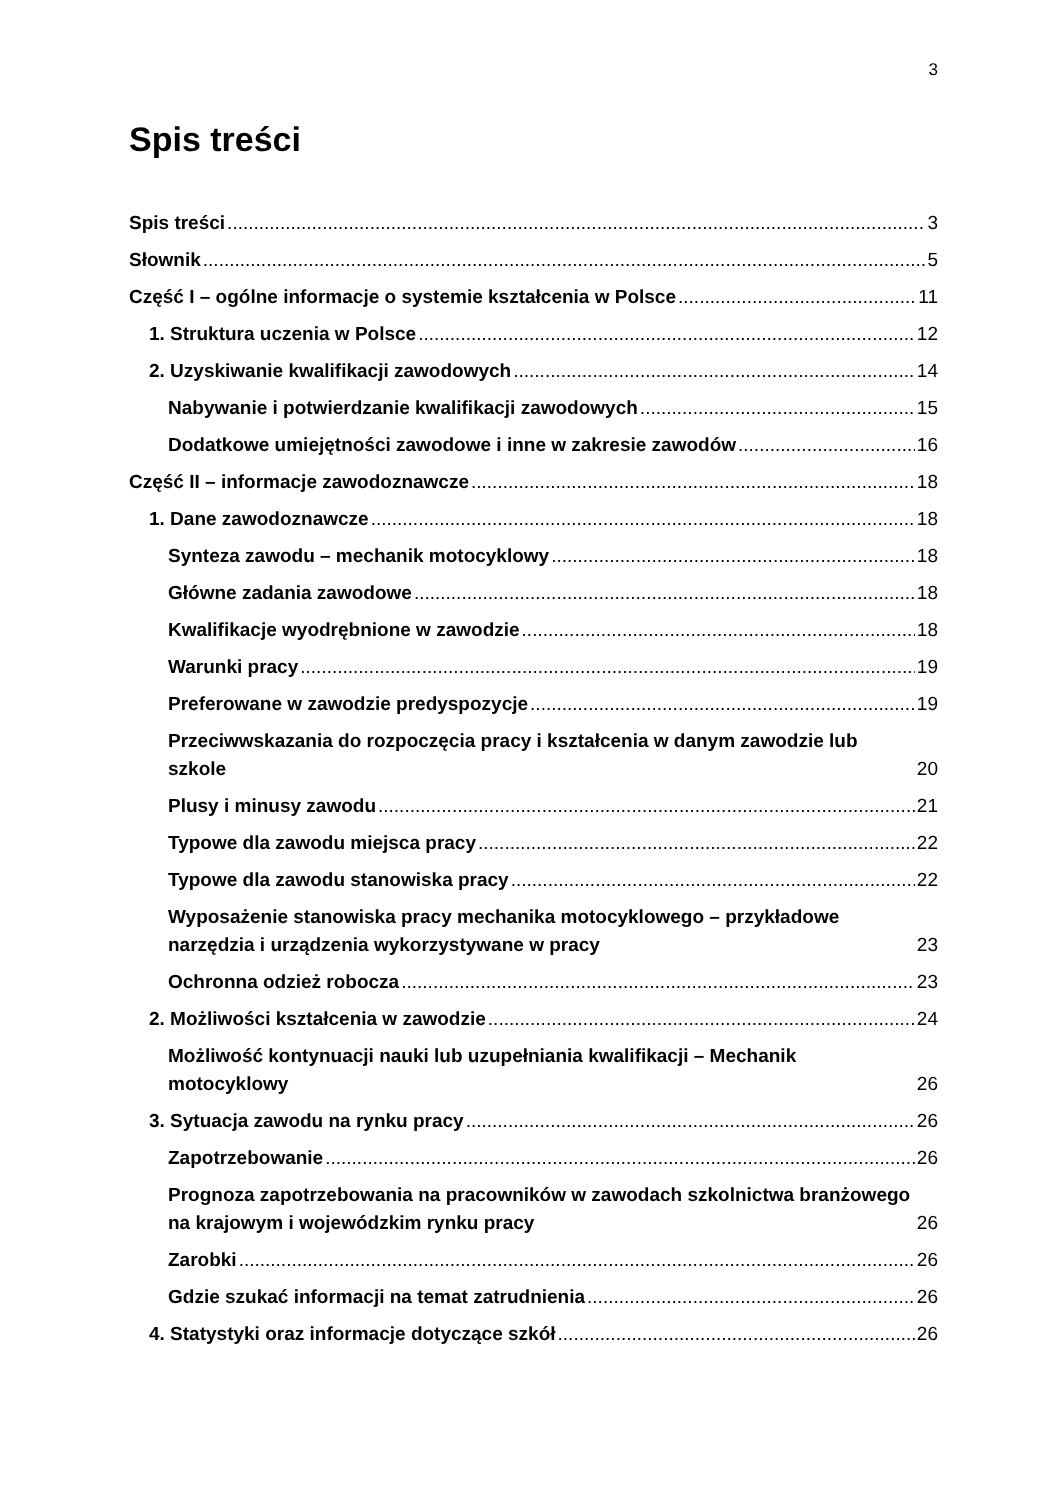3
Spis treści
Spis treści 3
Słownik 5
Część I – ogólne informacje o systemie kształcenia w Polsce 11
1. Struktura uczenia w Polsce 12
2. Uzyskiwanie kwalifikacji zawodowych 14
Nabywanie i potwierdzanie kwalifikacji zawodowych 15
Dodatkowe umiejętności zawodowe i inne w zakresie zawodów 16
Część II – informacje zawodoznawcze 18
1. Dane zawodoznawcze 18
Synteza zawodu – mechanik motocyklowy 18
Główne zadania zawodowe 18
Kwalifikacje wyodrębnione w zawodzie 18
Warunki pracy 19
Preferowane w zawodzie predyspozycje 19
Przeciwwskazania do rozpoczęcia pracy i kształcenia w danym zawodzie lub szkole 20
Plusy i minusy zawodu 21
Typowe dla zawodu miejsca pracy 22
Typowe dla zawodu stanowiska pracy 22
Wyposażenie stanowiska pracy mechanika motocyklowego – przykładowe narzędzia i urządzenia wykorzystywane w pracy 23
Ochronna odzież robocza 23
2. Możliwości kształcenia w zawodzie 24
Możliwość kontynuacji nauki lub uzupełniania kwalifikacji – Mechanik motocyklowy 26
3. Sytuacja zawodu na rynku pracy 26
Zapotrzebowanie 26
Prognoza zapotrzebowania na pracowników w zawodach szkolnictwa branżowego na krajowym i wojewódzkim rynku pracy 26
Zarobki 26
Gdzie szukać informacji na temat zatrudnienia 26
4. Statystyki oraz informacje dotyczące szkół 26